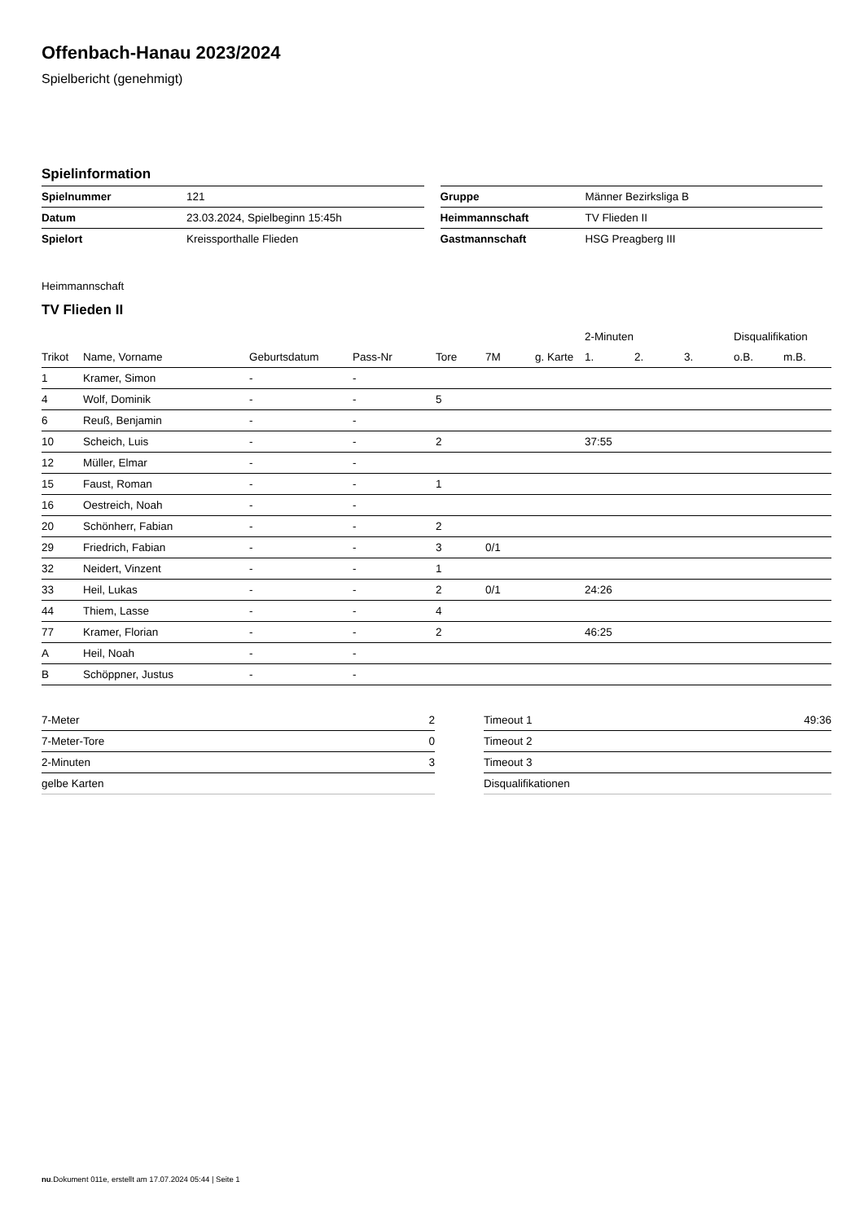Offenbach-Hanau 2023/2024
Spielbericht (genehmigt)
Spielinformation
| Spielnummer | 121 |
| Datum | 23.03.2024, Spielbeginn 15:45h |
| Spielort | Kreissporthalle Flieden |
| Gruppe | Männer Bezirksliga B |
| Heimmannschaft | TV Flieden II |
| Gastmannschaft | HSG Preagberg III |
Heimmannschaft
TV Flieden II
| | | | | | | | 2-Minuten | | | Disqualifikation | |
| --- | --- | --- | --- | --- | --- | --- | --- | --- | --- | --- | --- |
| Trikot | Name, Vorname | Geburtsdatum | Pass-Nr | Tore | 7M | g. Karte | 1. | 2. | 3. | o.B. | m.B. |
| 1 | Kramer, Simon | - | - | | | | | | | | |
| 4 | Wolf, Dominik | - | - | 5 | | | | | | | |
| 6 | Reuß, Benjamin | - | - | | | | | | | | |
| 10 | Scheich, Luis | - | - | 2 | | | 37:55 | | | | |
| 12 | Müller, Elmar | - | - | | | | | | | | |
| 15 | Faust, Roman | - | - | 1 | | | | | | | |
| 16 | Oestreich, Noah | - | - | | | | | | | | |
| 20 | Schönherr, Fabian | - | - | 2 | | | | | | | |
| 29 | Friedrich, Fabian | - | - | 3 | 0/1 | | | | | | |
| 32 | Neidert, Vinzent | - | - | 1 | | | | | | | |
| 33 | Heil, Lukas | - | - | 2 | 0/1 | | 24:26 | | | | |
| 44 | Thiem, Lasse | - | - | 4 | | | | | | | |
| 77 | Kramer, Florian | - | - | 2 | | | 46:25 | | | | |
| A | Heil, Noah | - | - | | | | | | | | |
| B | Schöppner, Justus | - | - | | | | | | | | |
| 7-Meter | 2 |
| 7-Meter-Tore | 0 |
| 2-Minuten | 3 |
| gelbe Karten | |
| Timeout 1 | 49:36 |
| Timeout 2 | |
| Timeout 3 | |
| Disqualifikationen | |
nu.Dokument 011e, erstellt am 17.07.2024 05:44 | Seite 1